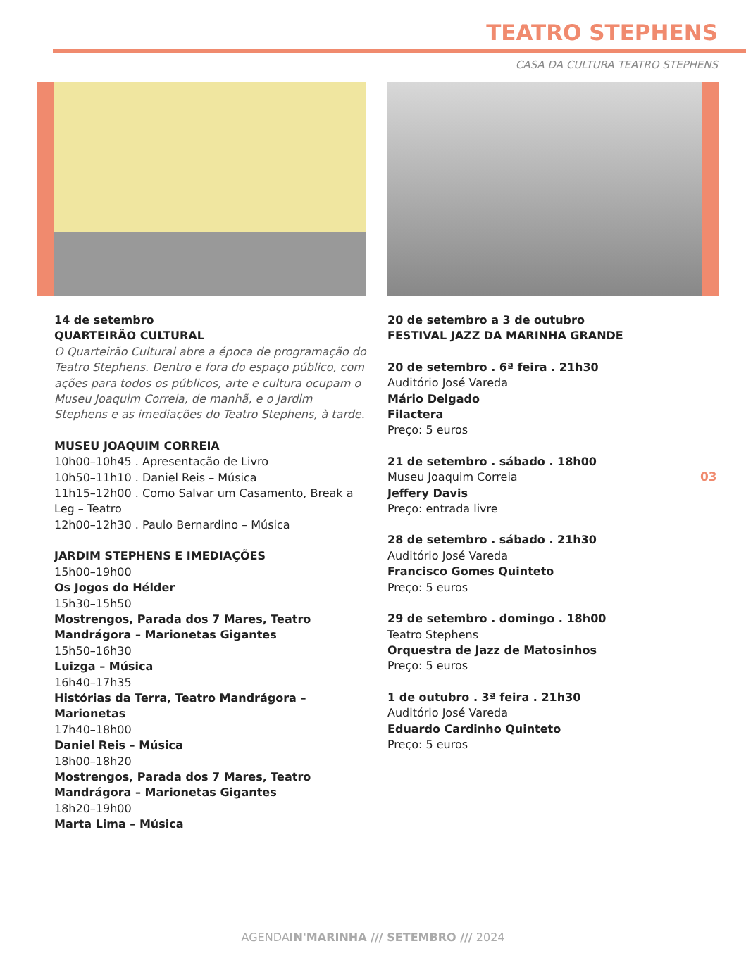TEATRO STEPHENS
CASA DA CULTURA TEATRO STEPHENS
14 de setembro
QUARTEIRÃO CULTURAL
O Quarteirão Cultural abre a época de programação do Teatro Stephens. Dentro e fora do espaço público, com ações para todos os públicos, arte e cultura ocupam o Museu Joaquim Correia, de manhã, e o Jardim Stephens e as imediações do Teatro Stephens, à tarde.
MUSEU JOAQUIM CORREIA
10h00–10h45 . Apresentação de Livro
10h50–11h10 . Daniel Reis – Música
11h15–12h00 . Como Salvar um Casamento, Break a Leg – Teatro
12h00–12h30 . Paulo Bernardino – Música
JARDIM STEPHENS E IMEDIAÇÕES
15h00–19h00
Os Jogos do Hélder
15h30–15h50
Mostrengos, Parada dos 7 Mares, Teatro Mandrágora – Marionetas Gigantes
15h50–16h30
Luizga – Música
16h40–17h35
Histórias da Terra, Teatro Mandrágora – Marionetas
17h40–18h00
Daniel Reis – Música
18h00–18h20
Mostrengos, Parada dos 7 Mares, Teatro Mandrágora – Marionetas Gigantes
18h20–19h00
Marta Lima – Música
20 de setembro a 3 de outubro
FESTIVAL JAZZ DA MARINHA GRANDE
20 de setembro . 6ª feira . 21h30
Auditório José Vareda
Mário Delgado
Filactera
Preço: 5 euros
21 de setembro . sábado . 18h00
Museu Joaquim Correia
Jeffery Davis
Preço: entrada livre
28 de setembro . sábado . 21h30
Auditório José Vareda
Francisco Gomes Quinteto
Preço: 5 euros
29 de setembro . domingo . 18h00
Teatro Stephens
Orquestra de Jazz de Matosinhos
Preço: 5 euros
1 de outubro . 3ª feira . 21h30
Auditório José Vareda
Eduardo Cardinho Quinteto
Preço: 5 euros
03
AGENDAIN'MARINHA /// SETEMBRO /// 2024